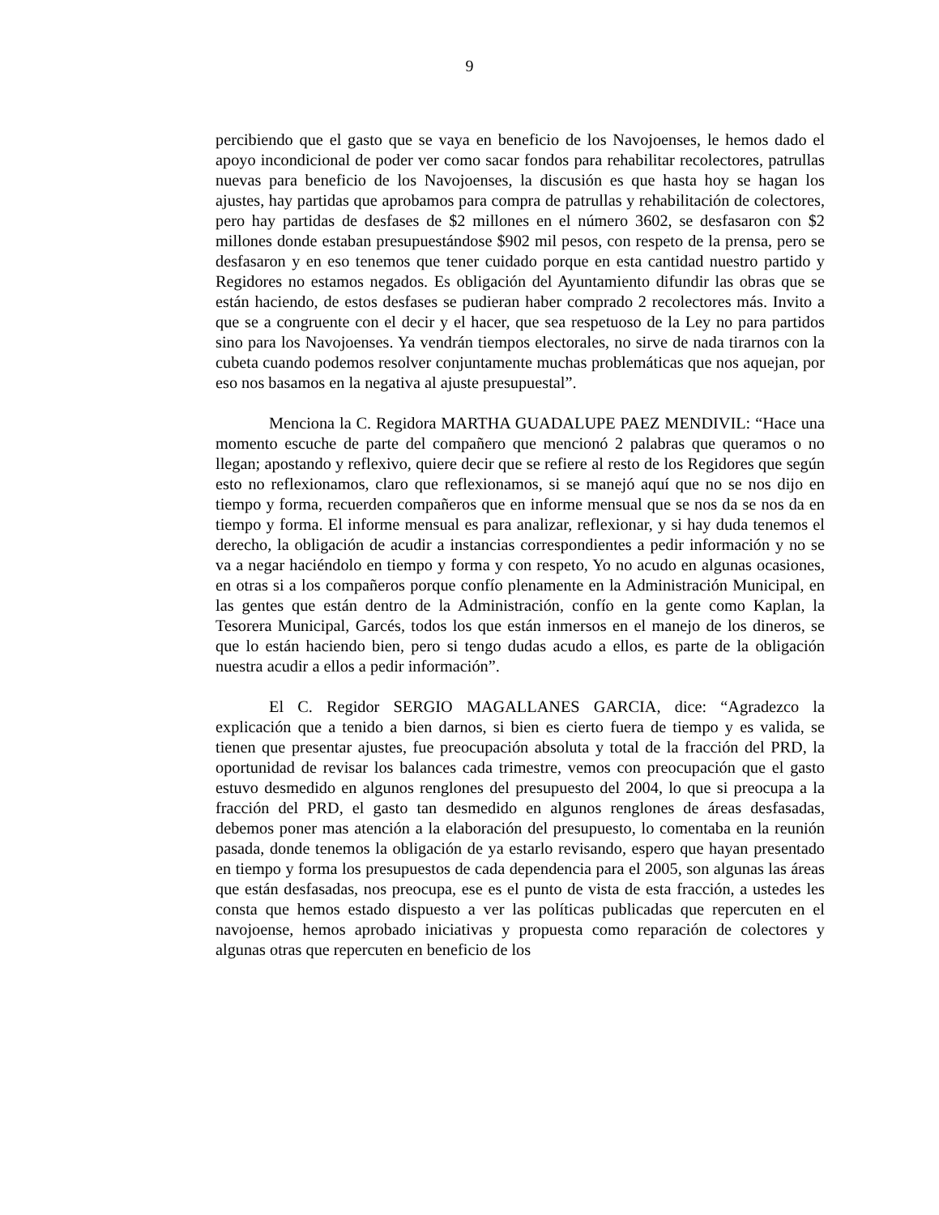9
percibiendo que el gasto que se vaya en beneficio de los Navojoenses, le hemos dado el apoyo incondicional de poder ver como sacar fondos para rehabilitar recolectores, patrullas nuevas para beneficio de los Navojoenses, la discusión es que hasta hoy se hagan los ajustes, hay partidas que aprobamos para compra de patrullas y rehabilitación de colectores, pero hay partidas de desfases de $2 millones en el número 3602, se desfasaron con $2 millones donde estaban presupuestándose $902 mil pesos, con respeto de la prensa, pero se desfasaron y en eso tenemos que tener cuidado porque en esta cantidad nuestro partido y Regidores no estamos negados. Es obligación del Ayuntamiento difundir las obras que se están haciendo, de estos desfases se pudieran haber comprado 2 recolectores más. Invito a que se a congruente con el decir y el hacer, que sea respetuoso de la Ley no para partidos sino para los Navojoenses. Ya vendrán tiempos electorales, no sirve de nada tirarnos con la cubeta cuando podemos resolver conjuntamente muchas problemáticas que nos aquejan, por eso nos basamos en la negativa al ajuste presupuestal”.
Menciona la C. Regidora MARTHA GUADALUPE PAEZ MENDIVIL: “Hace una momento escuche de parte del compañero que mencionó 2 palabras que queramos o no llegan; apostando y reflexivo, quiere decir que se refiere al resto de los Regidores que según esto no reflexionamos, claro que reflexionamos, si se manejó aquí que no se nos dijo en tiempo y forma, recuerden compañeros que en informe mensual que se nos da se nos da en tiempo y forma. El informe mensual es para analizar, reflexionar, y si hay duda tenemos el derecho, la obligación de acudir a instancias correspondientes a pedir información y no se va a negar haciéndolo en tiempo y forma y con respeto, Yo no acudo en algunas ocasiones, en otras si a los compañeros porque confío plenamente en la Administración Municipal, en las gentes que están dentro de la Administración, confío en la gente como Kaplan, la Tesorera Municipal, Garcés, todos los que están inmersos en el manejo de los dineros, se que lo están haciendo bien, pero si tengo dudas acudo a ellos, es parte de la obligación nuestra acudir a ellos a pedir información”.
El C. Regidor SERGIO MAGALLANES GARCIA, dice: “Agradezco la explicación que a tenido a bien darnos, si bien es cierto fuera de tiempo y es valida, se tienen que presentar ajustes, fue preocupación absoluta y total de la fracción del PRD, la oportunidad de revisar los balances cada trimestre, vemos con preocupación que el gasto estuvo desmedido en algunos renglones del presupuesto del 2004, lo que si preocupa a la fracción del PRD, el gasto tan desmedido en algunos renglones de áreas desfasadas, debemos poner mas atención a la elaboración del presupuesto, lo comentaba en la reunión pasada, donde tenemos la obligación de ya estarlo revisando, espero que hayan presentado en tiempo y forma los presupuestos de cada dependencia para el 2005, son algunas las áreas que están desfasadas, nos preocupa, ese es el punto de vista de esta fracción, a ustedes les consta que hemos estado dispuesto a ver las políticas publicadas que repercuten en el navojoense, hemos aprobado iniciativas y propuesta como reparación de colectores y algunas otras que repercuten en beneficio de los